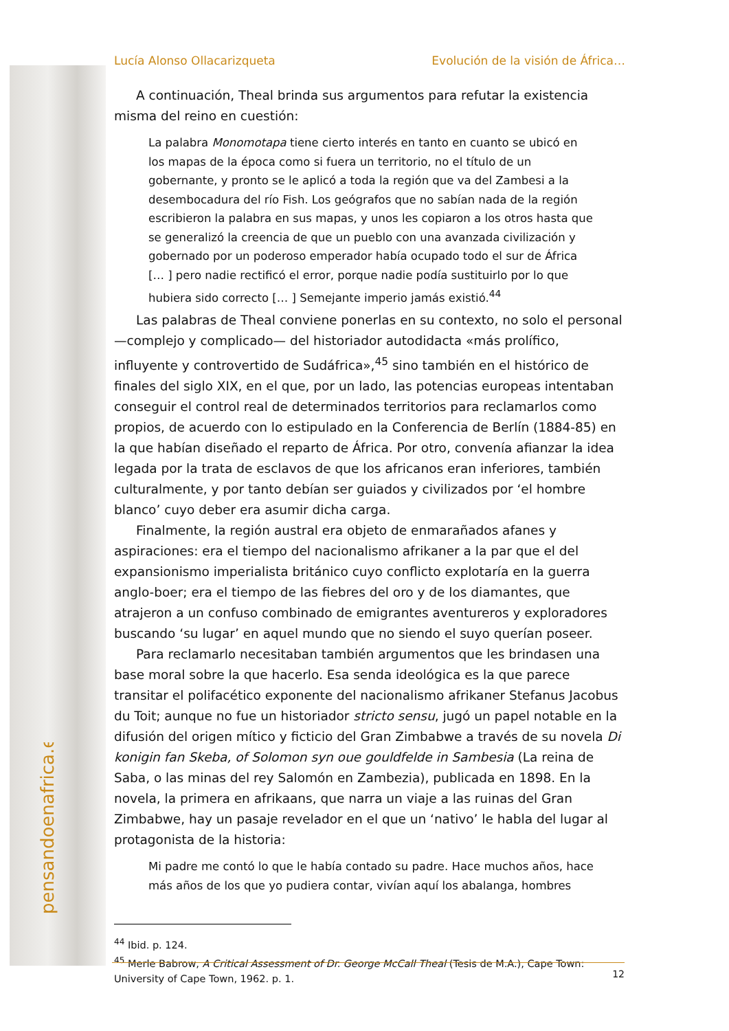pensandoenafrica.es
Lucía Alonso Ollacarizqueta Evolución de la visión de África…
A continuación, Theal brinda sus argumentos para refutar la existencia misma del reino en cuestión:
La palabra Monomotapa tiene cierto interés en tanto en cuanto se ubicó en los mapas de la época como si fuera un territorio, no el título de un gobernante, y pronto se le aplicó a toda la región que va del Zambesi a la desembocadura del río Fish. Los geógrafos que no sabían nada de la región escribieron la palabra en sus mapas, y unos les copiaron a los otros hasta que se generalizó la creencia de que un pueblo con una avanzada civilización y gobernado por un poderoso emperador había ocupado todo el sur de África [… ] pero nadie rectificó el error, porque nadie podía sustituirlo por lo que hubiera sido correcto [… ] Semejante imperio jamás existió.<sup>44</sup>
Las palabras de Theal conviene ponerlas en su contexto, no solo el personal —complejo y complicado— del historiador autodidacta «más prolífico, influyente y controvertido de Sudáfrica»,<sup>45</sup> sino también en el histórico de finales del siglo XIX, en el que, por un lado, las potencias europeas intentaban conseguir el control real de determinados territorios para reclamarlos como propios, de acuerdo con lo estipulado en la Conferencia de Berlín (1884-85) en la que habían diseñado el reparto de África. Por otro, convenía afianzar la idea legada por la trata de esclavos de que los africanos eran inferiores, también culturalmente, y por tanto debían ser guiados y civilizados por ‘el hombre blanco’ cuyo deber era asumir dicha carga.
Finalmente, la región austral era objeto de enmarañados afanes y aspiraciones: era el tiempo del nacionalismo afrikaner a la par que el del expansionismo imperialista británico cuyo conflicto explotaría en la guerra anglo-boer; era el tiempo de las fiebres del oro y de los diamantes, que atrajeron a un confuso combinado de emigrantes aventureros y exploradores buscando ‘su lugar’ en aquel mundo que no siendo el suyo querían poseer.
Para reclamarlo necesitaban también argumentos que les brindasen una base moral sobre la que hacerlo. Esa senda ideológica es la que parece transitar el polifacético exponente del nacionalismo afrikaner Stefanus Jacobus du Toit; aunque no fue un historiador stricto sensu, jugó un papel notable en la difusión del origen mítico y ficticio del Gran Zimbabwe a través de su novela Di konigin fan Skeba, of Solomon syn oue gouldfelde in Sambesia (La reina de Saba, o las minas del rey Salomón en Zambezia), publicada en 1898. En la novela, la primera en afrikaans, que narra un viaje a las ruinas del Gran Zimbabwe, hay un pasaje revelador en el que un ‘nativo’ le habla del lugar al protagonista de la historia:
Mi padre me contó lo que le había contado su padre. Hace muchos años, hace más años de los que yo pudiera contar, vivían aquí los abalanga, hombres
<sup>44</sup> Ibid. p. 124.
<sup>45</sup> Merle Babrow, A Critical Assessment of Dr. George McCall Theal (Tesis de M.A.), Cape Town: University of Cape Town, 1962. p. 1.
12